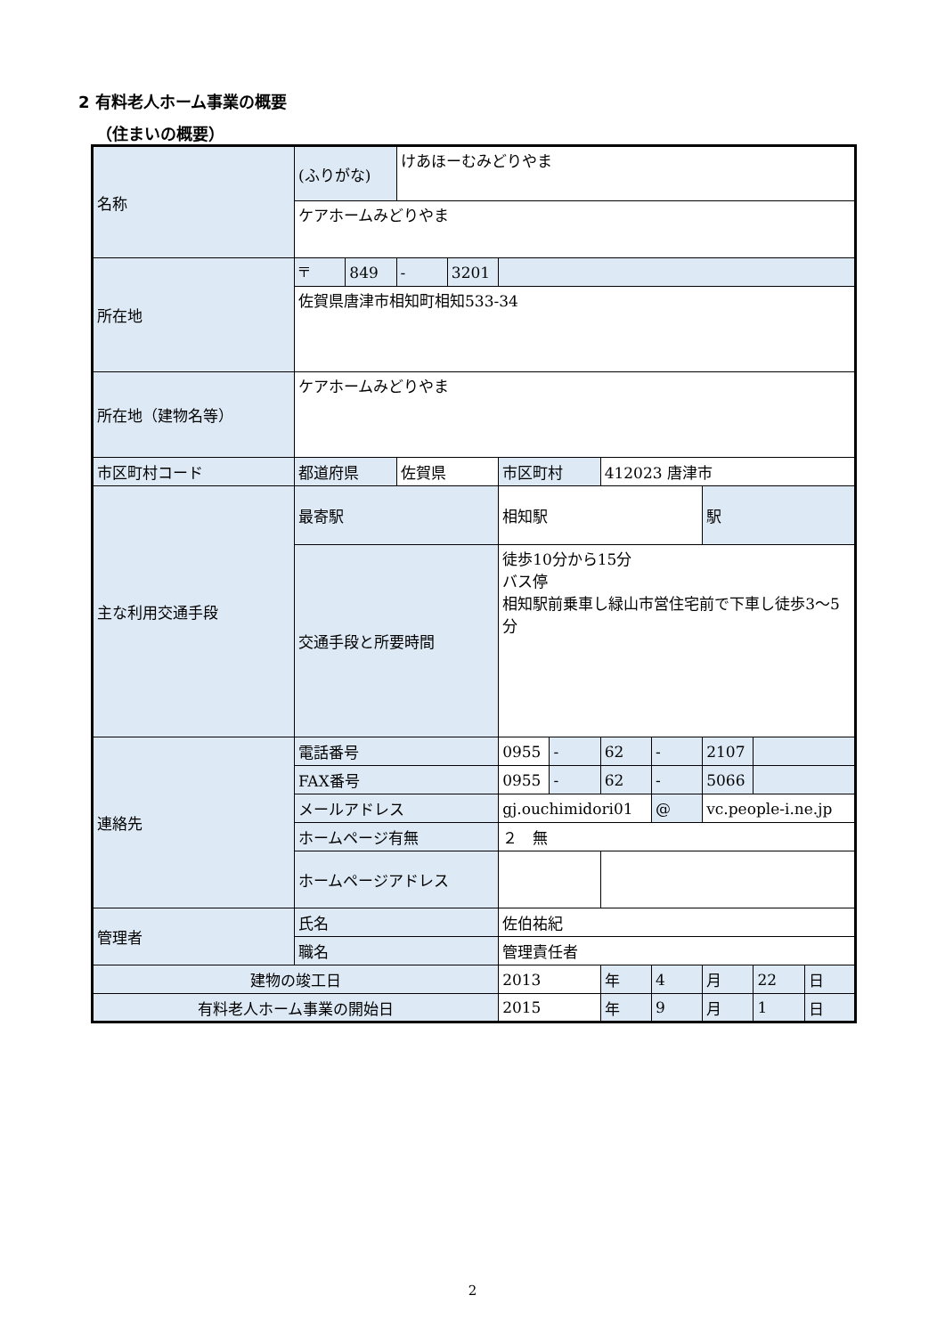2 有料老人ホーム事業の概要
（住まいの概要）
| 名称 | (ふりがな) | | けあほーむみどりやま | | | | | | | | |
| | ケアホームみどりやま | | | | | | | | | | |
| 所在地 | 〒 | 849 | - | 3201 | | | | | | | |
| | 佐賀県唐津市相知町相知533-34 | | | | | | | | | | |
| 所在地（建物名等） | ケアホームみどりやま | | | | | | | | | | |
| 市区町村コード | 都道府県 | | 佐賀県 | | 市区町村 | | 412023 唐津市 | | | | |
| 主な利用交通手段 | 最寄駅 | | | | 相知駅 | | | | 駅 | | |
| | 交通手段と所要時間 | | | | 徒歩10分から15分 バス停 相知駅前乗車し緑山市営住宅前で下車し徒歩3～5分 | | | | | | |
| 連絡先 | 電話番号 | | | | 0955 | - | 62 | - | 2107 | | |
| | FAX番号 | | | | 0955 | - | 62 | - | 5066 | | |
| | メールアドレス | | | | gj.ouchimidori01 | | | @ | vc.people-i.ne.jp | | |
| | ホームページ有無 | | | | ２ 無 | | | | | | |
| | ホームページアドレス | | | | | | | | | | |
| 管理者 | 氏名 | | | | 佐伯祐紀 | | | | | | |
| | 職名 | | | | 管理責任者 | | | | | | |
| 建物の竣工日 | | | | | 2013 | | 年 | 4 | 月 | 22 | 日 |
| 有料老人ホーム事業の開始日 | | | | | 2015 | | 年 | 9 | 月 | 1 | 日 |
2